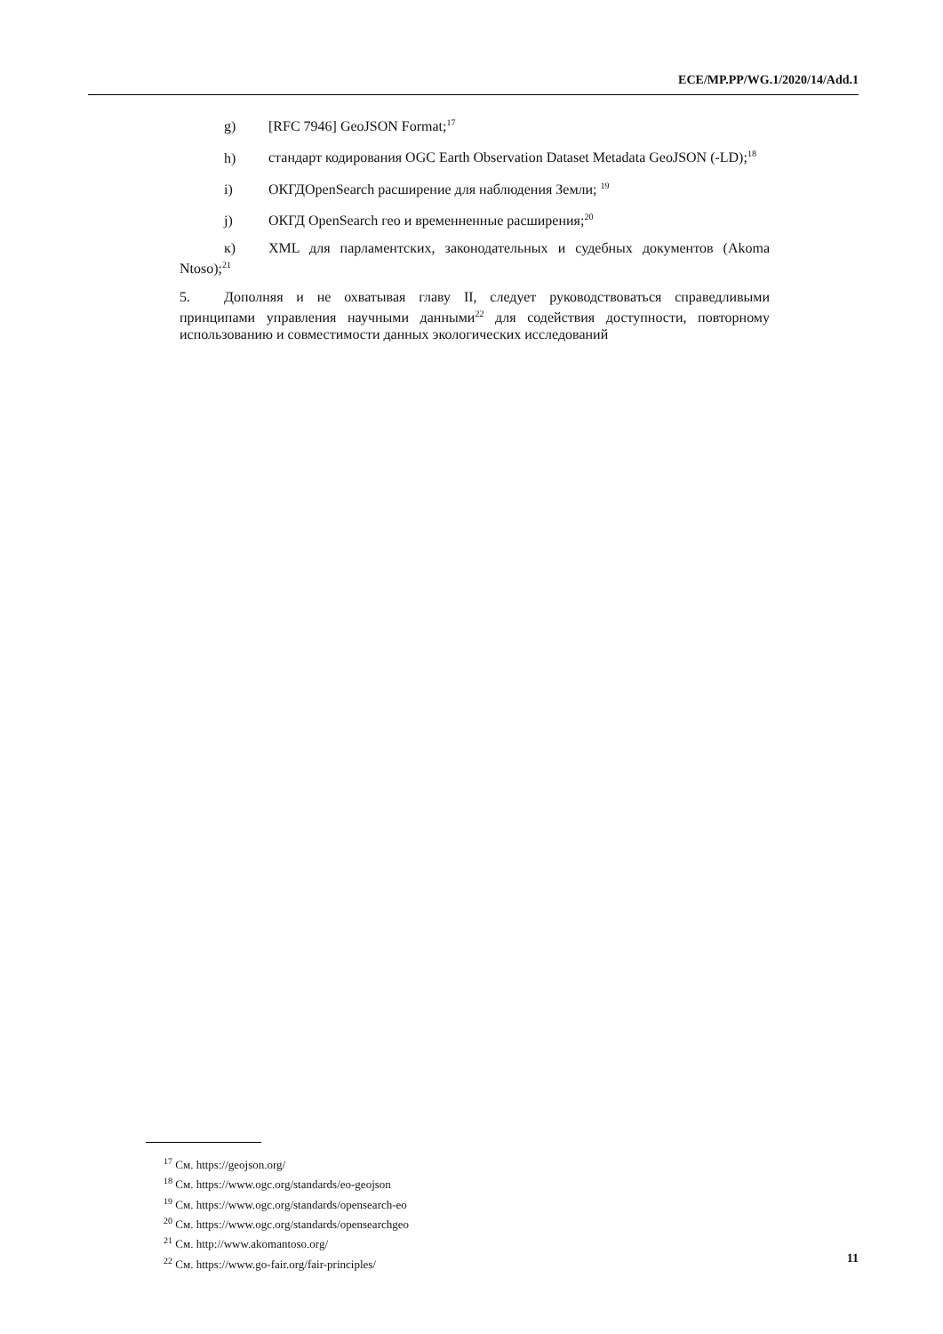ECE/MP.PP/WG.1/2020/14/Add.1
g) [RFC 7946] GeoJSON Format;<sup>17</sup>
h) стандарт кодирования OGC Earth Observation Dataset Metadata GeoJSON (-LD);<sup>18</sup>
i) ОКГДOpenSearch расширение для наблюдения Земли; <sup>19</sup>
j) ОКГД OpenSearch гео и временненные расширения;<sup>20</sup>
к) XML для парламентских, законодательных и судебных документов (Akoma Ntoso);<sup>21</sup>
5. Дополняя и не охватывая главу II, следует руководствоваться справедливыми принципами управления научными данными<sup>22</sup> для содействия доступности, повторному использованию и совместимости данных экологических исследований
<sup>17</sup> См. https://geojson.org/
<sup>18</sup> См. https://www.ogc.org/standards/eo-geojson
<sup>19</sup> См. https://www.ogc.org/standards/opensearch-eo
<sup>20</sup> См. https://www.ogc.org/standards/opensearchgeo
<sup>21</sup> См. http://www.akomantoso.org/
<sup>22</sup> См. https://www.go-fair.org/fair-principles/
11